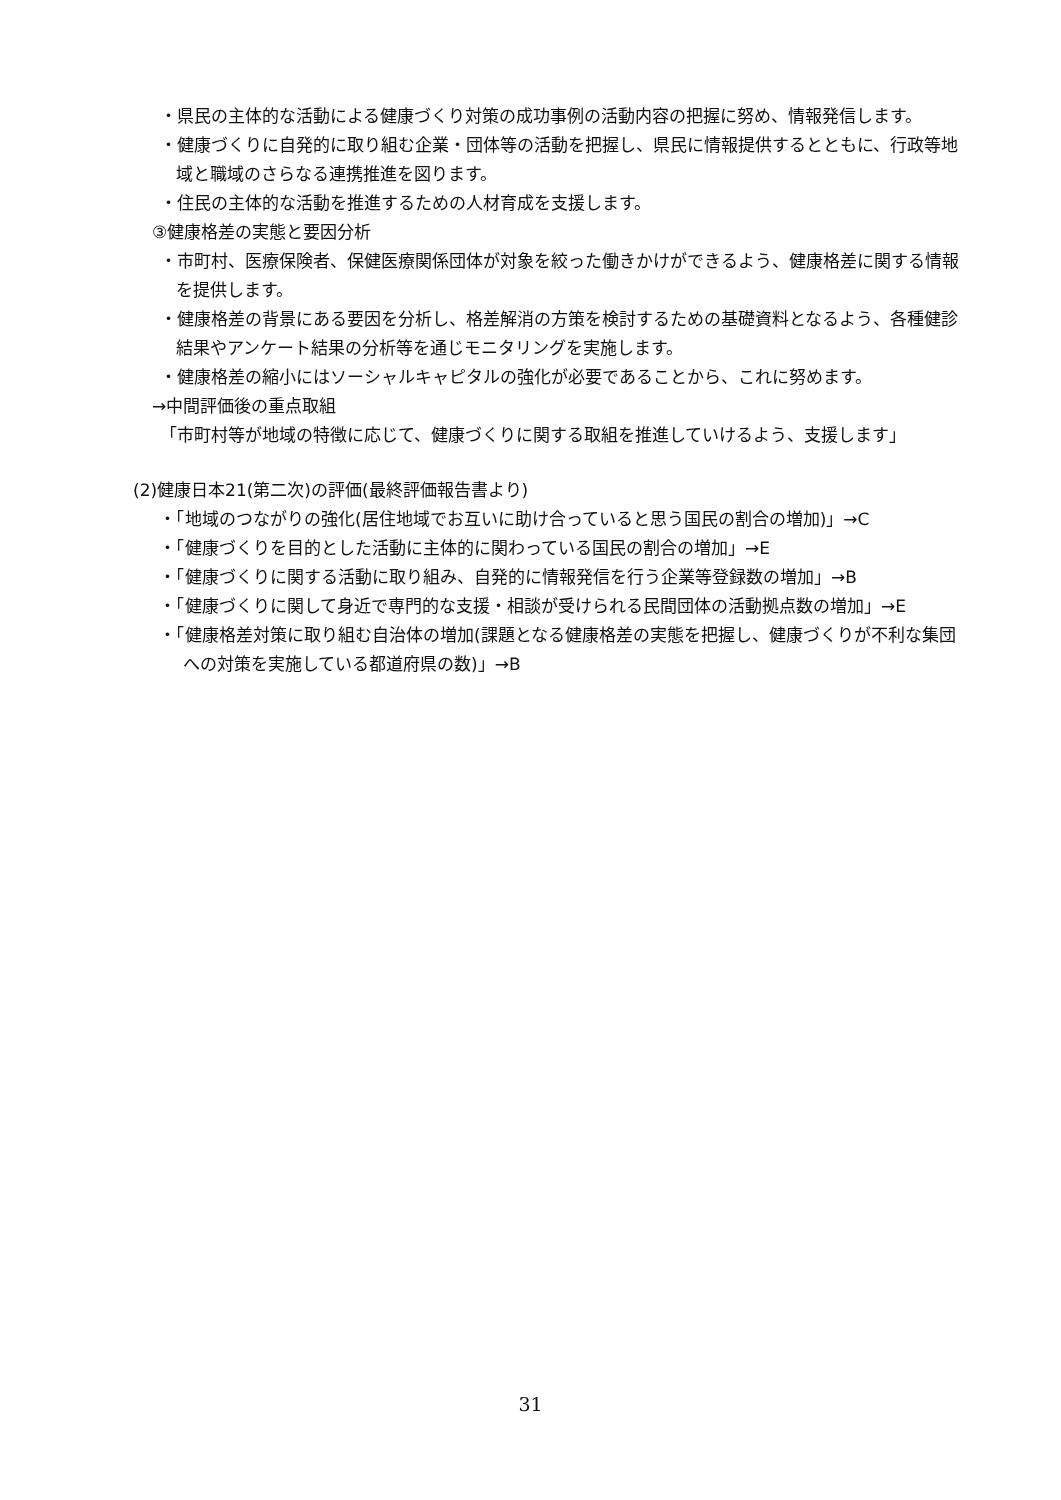・県民の主体的な活動による健康づくり対策の成功事例の活動内容の把握に努め、情報発信します。
・健康づくりに自発的に取り組む企業・団体等の活動を把握し、県民に情報提供するとともに、行政等地域と職域のさらなる連携推進を図ります。
・住民の主体的な活動を推進するための人材育成を支援します。
③健康格差の実態と要因分析
・市町村、医療保険者、保健医療関係団体が対象を絞った働きかけができるよう、健康格差に関する情報を提供します。
・健康格差の背景にある要因を分析し、格差解消の方策を検討するための基礎資料となるよう、各種健診結果やアンケート結果の分析等を通じモニタリングを実施します。
・健康格差の縮小にはソーシャルキャピタルの強化が必要であることから、これに努めます。
→中間評価後の重点取組
「市町村等が地域の特徴に応じて、健康づくりに関する取組を推進していけるよう、支援します」
(2)健康日本21(第二次)の評価(最終評価報告書より)
・「地域のつながりの強化(居住地域でお互いに助け合っていると思う国民の割合の増加)」→C
・「健康づくりを目的とした活動に主体的に関わっている国民の割合の増加」→E
・「健康づくりに関する活動に取り組み、自発的に情報発信を行う企業等登録数の増加」→B
・「健康づくりに関して身近で専門的な支援・相談が受けられる民間団体の活動拠点数の増加」→E
・「健康格差対策に取り組む自治体の増加(課題となる健康格差の実態を把握し、健康づくりが不利な集団への対策を実施している都道府県の数)」→B
31